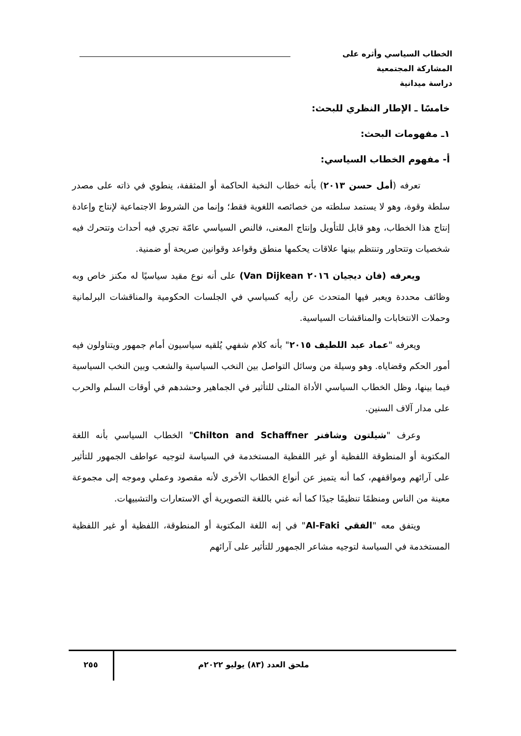الخطاب السياسي وأثره على المشاركة المجتمعية
دراسة ميدانية
خامسًا ـ الإطار النظري للبحث:
١ـ مفهومات البحث:
أ- مفهوم الخطاب السياسي:
تعرفه (أمل حسن ٢٠١٣) بأنه خطاب النخبة الحاكمة أو المثقفة، ينطوي في ذاته على مصدر سلطة وقوة، وهو لا يستمد سلطته من خصائصه اللغوية فقط؛ وإنما من الشروط الاجتماعية لإنتاج وإعادة إنتاج هذا الخطاب، وهو قابل للتأويل وإنتاج المعنى، فالنص السياسي عامّة تجري فيه أحداث وتتحرك فيه شخصيات وتتحاور وتنتظم بينها علاقات يحكمها منطق وقواعد وقوانين صريحة أو ضمنية.
ويعرفه (فان ديجيان ٢٠١٦ Van Dijkean) على أنه نوع مقيد سياسيًا له مكنز خاص وبه وظائف محددة ويعبر فيها المتحدث عن رأيه كسياسي في الجلسات الحكومية والمناقشات البرلمانية وحملات الانتخابات والمناقشات السياسية.
ويعرفه "عماد عبد اللطيف ٢٠١٥" بأنه كلام شفهي يُلقيه سياسيون أمام جمهور ويتناولون فيه أمور الحكم وقضاياه. وهو وسيلة من وسائل التواصل بين النخب السياسية والشعب وبين النخب السياسية فيما بينها، وظل الخطاب السياسي الأداة المثلى للتأثير في الجماهير وحشدهم في أوقات السلم والحرب على مدار آلاف السنين.
وعرف "شيلتون وشافنر Chilton and Schaffner" الخطاب السياسي بأنه اللغة المكتوبة أو المنطوقة اللفظية أو غير اللفظية المستخدمة في السياسة لتوجيه عواطف الجمهور للتأثير على آرائهم ومواقفهم، كما أنه يتميز عن أنواع الخطاب الأخرى لأنه مقصود وعملي وموجه إلى مجموعة معينة من الناس ومنظمًا تنظيمًا جيدًا كما أنه غني باللغة التصويرية أي الاستعارات والتشبيهات.
ويتفق معه "الفقي Al-Faki" في إنه اللغة المكتوبة أو المنطوقة، اللفظية أو غير اللفظية المستخدمة في السياسة لتوجيه مشاعر الجمهور للتأثير على آرائهم
ملحق العدد (٨٣) يوليو ٢٠٢٢م ٢٥٥